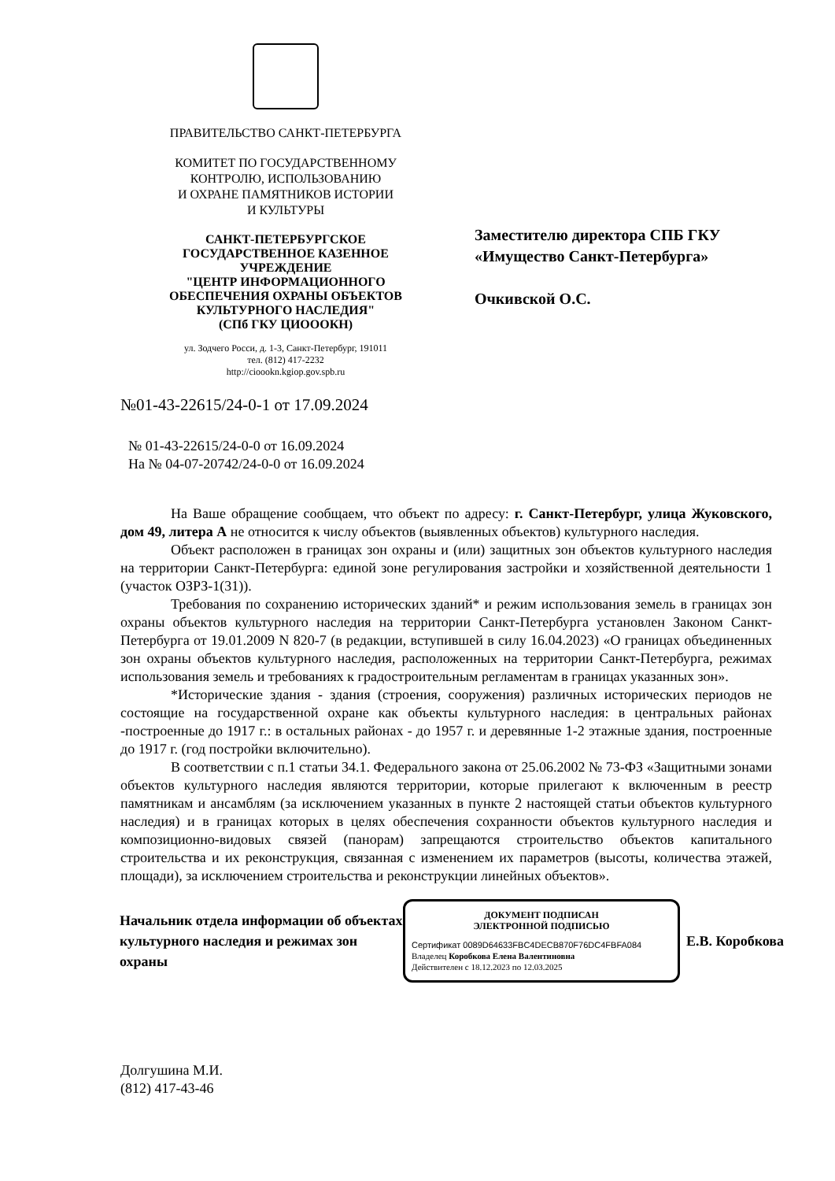ПРАВИТЕЛЬСТВО САНКТ-ПЕТЕРБУРГА
КОМИТЕТ ПО ГОСУДАРСТВЕННОМУ
КОНТРОЛЮ, ИСПОЛЬЗОВАНИЮ
И ОХРАНЕ ПАМЯТНИКОВ ИСТОРИИ
И КУЛЬТУРЫ
САНКТ-ПЕТЕРБУРГСКОЕ
ГОСУДАРСТВЕННОЕ КАЗЕННОЕ
УЧРЕЖДЕНИЕ
"ЦЕНТР ИНФОРМАЦИОННОГО
ОБЕСПЕЧЕНИЯ ОХРАНЫ ОБЪЕКТОВ
КУЛЬТУРНОГО НАСЛЕДИЯ"
(СПб ГКУ ЦИОООКН)
ул. Зодчего Росси, д. 1-3, Санкт-Петербург, 191011
тел. (812) 417-2232
http://cioookn.kgiop.gov.spb.ru
№01-43-22615/24-0-1 от 17.09.2024
Заместителю директора СПБ ГКУ
«Имущество Санкт-Петербурга»
Очкивской О.С.
№ 01-43-22615/24-0-0 от 16.09.2024
На № 04-07-20742/24-0-0 от 16.09.2024
На Ваше обращение сообщаем, что объект по адресу: г. Санкт-Петербург, улица Жуковского, дом 49, литера А не относится к числу объектов (выявленных объектов) культурного наследия.
Объект расположен в границах зон охраны и (или) защитных зон объектов культурного наследия на территории Санкт-Петербурга: единой зоне регулирования застройки и хозяйственной деятельности 1 (участок ОЗРЗ-1(31)).
Требования по сохранению исторических зданий* и режим использования земель в границах зон охраны объектов культурного наследия на территории Санкт-Петербурга установлен Законом Санкт-Петербурга от 19.01.2009 N 820-7 (в редакции, вступившей в силу 16.04.2023) «О границах объединенных зон охраны объектов культурного наследия, расположенных на территории Санкт-Петербурга, режимах использования земель и требованиях к градостроительным регламентам в границах указанных зон».
*Исторические здания - здания (строения, сооружения) различных исторических периодов не состоящие на государственной охране как объекты культурного наследия: в центральных районах -построенные до 1917 г.: в остальных районах - до 1957 г. и деревянные 1-2 этажные здания, построенные до 1917 г. (год постройки включительно).
В соответствии с п.1 статьи 34.1. Федерального закона от 25.06.2002 № 73-ФЗ «Защитными зонами объектов культурного наследия являются территории, которые прилегают к включенным в реестр памятникам и ансамблям (за исключением указанных в пункте 2 настоящей статьи объектов культурного наследия) и в границах которых в целях обеспечения сохранности объектов культурного наследия и композиционно-видовых связей (панорам) запрещаются строительство объектов капитального строительства и их реконструкция, связанная с изменением их параметров (высоты, количества этажей, площади), за исключением строительства и реконструкции линейных объектов».
Начальник отдела информации об объектах культурного наследия и режимах зон охраны
ДОКУМЕНТ ПОДПИСАН
ЭЛЕКТРОННОЙ ПОДПИСЬЮ
Сертификат 0089D64633FBC4DECB870F76DC4FBFA084
Владелец Коробкова Елена Валентиновна
Действителен с 18.12.2023 по 12.03.2025
Е.В. Коробкова
Долгушина М.И.
(812) 417-43-46